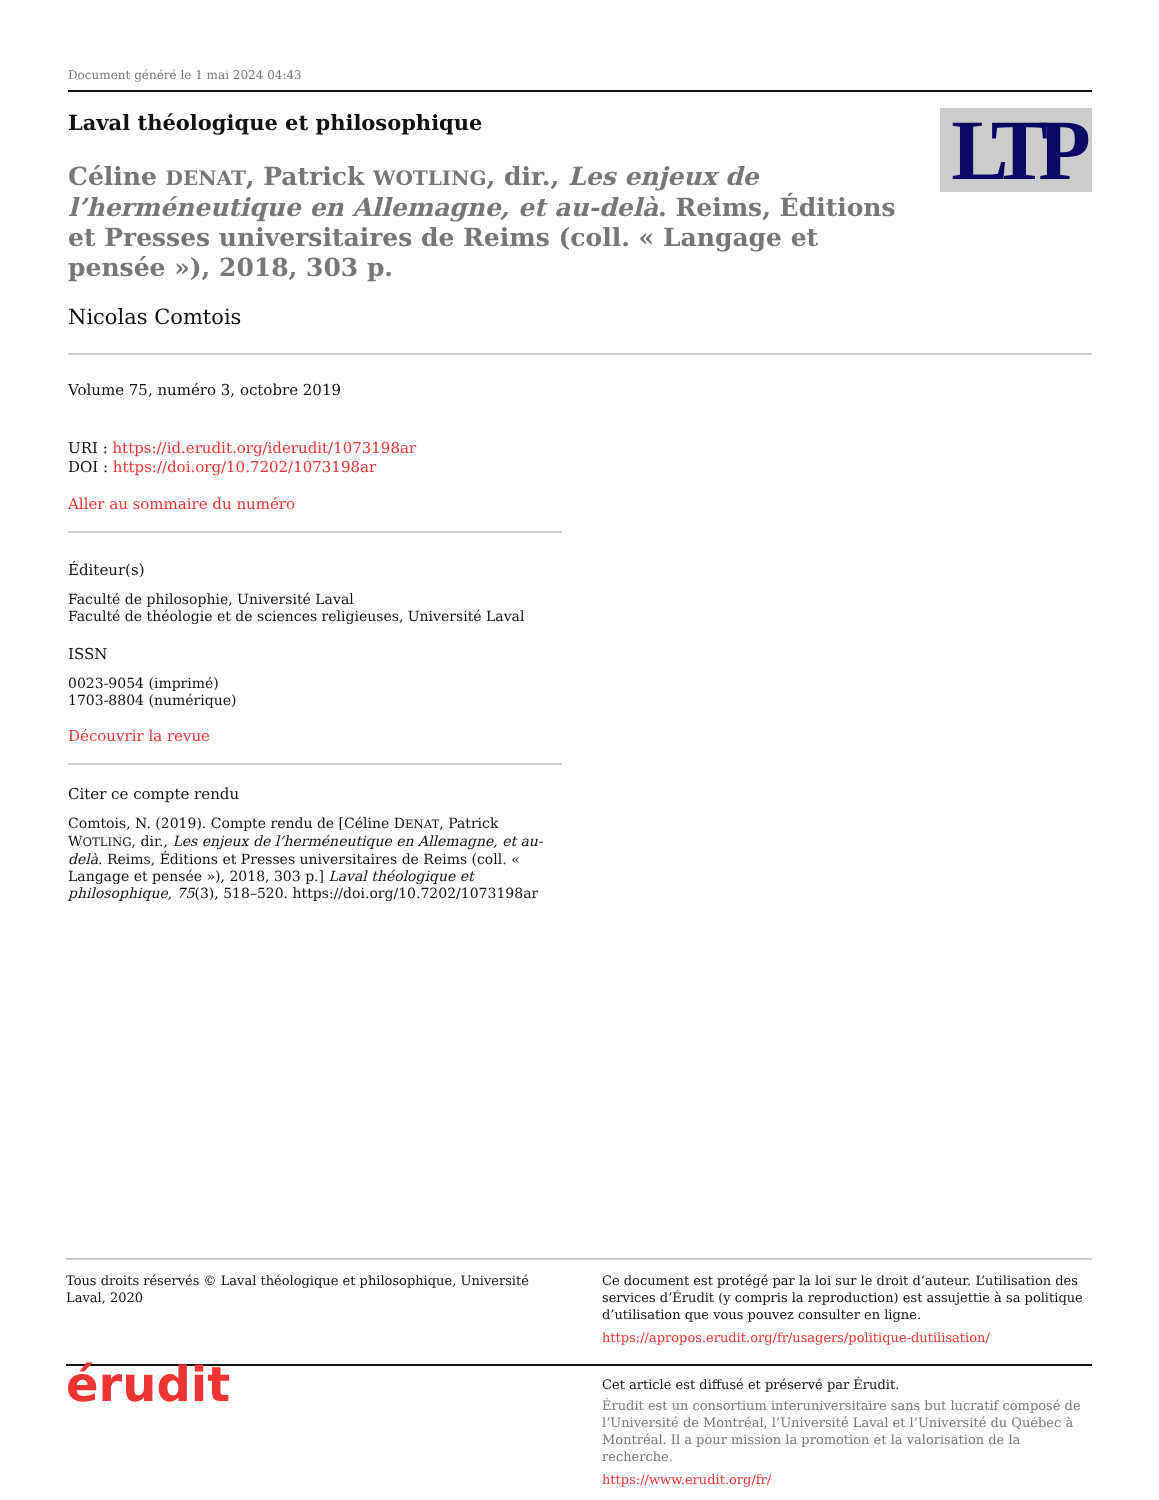Document généré le 1 mai 2024 04:43
Laval théologique et philosophique
LTP
Céline DENAT, Patrick WOTLING, dir., Les enjeux de l’herméneutique en Allemagne, et au-delà. Reims, Éditions et Presses universitaires de Reims (coll. « Langage et pensée »), 2018, 303 p.
Nicolas Comtois
Volume 75, numéro 3, octobre 2019
URI : https://id.erudit.org/iderudit/1073198ar
DOI : https://doi.org/10.7202/1073198ar
Aller au sommaire du numéro
Éditeur(s)
Faculté de philosophie, Université Laval
Faculté de théologie et de sciences religieuses, Université Laval
ISSN
0023-9054 (imprimé)
1703-8804 (numérique)
Découvrir la revue
Citer ce compte rendu
Comtois, N. (2019). Compte rendu de [Céline DENAT, Patrick WOTLING, dir., Les enjeux de l’herméneutique en Allemagne, et au-delà. Reims, Éditions et Presses universitaires de Reims (coll. « Langage et pensée »), 2018, 303 p.] Laval théologique et philosophique, 75(3), 518–520. https://doi.org/10.7202/1073198ar
Tous droits réservés © Laval théologique et philosophique, Université Laval, 2020
Ce document est protégé par la loi sur le droit d’auteur. L’utilisation des services d’Érudit (y compris la reproduction) est assujettie à sa politique d’utilisation que vous pouvez consulter en ligne.
https://apropos.erudit.org/fr/usagers/politique-dutilisation/
érudit
Cet article est diffusé et préservé par Érudit.
Érudit est un consortium interuniversitaire sans but lucratif composé de l’Université de Montréal, l’Université Laval et l’Université du Québec à Montréal. Il a pour mission la promotion et la valorisation de la recherche.
https://www.erudit.org/fr/